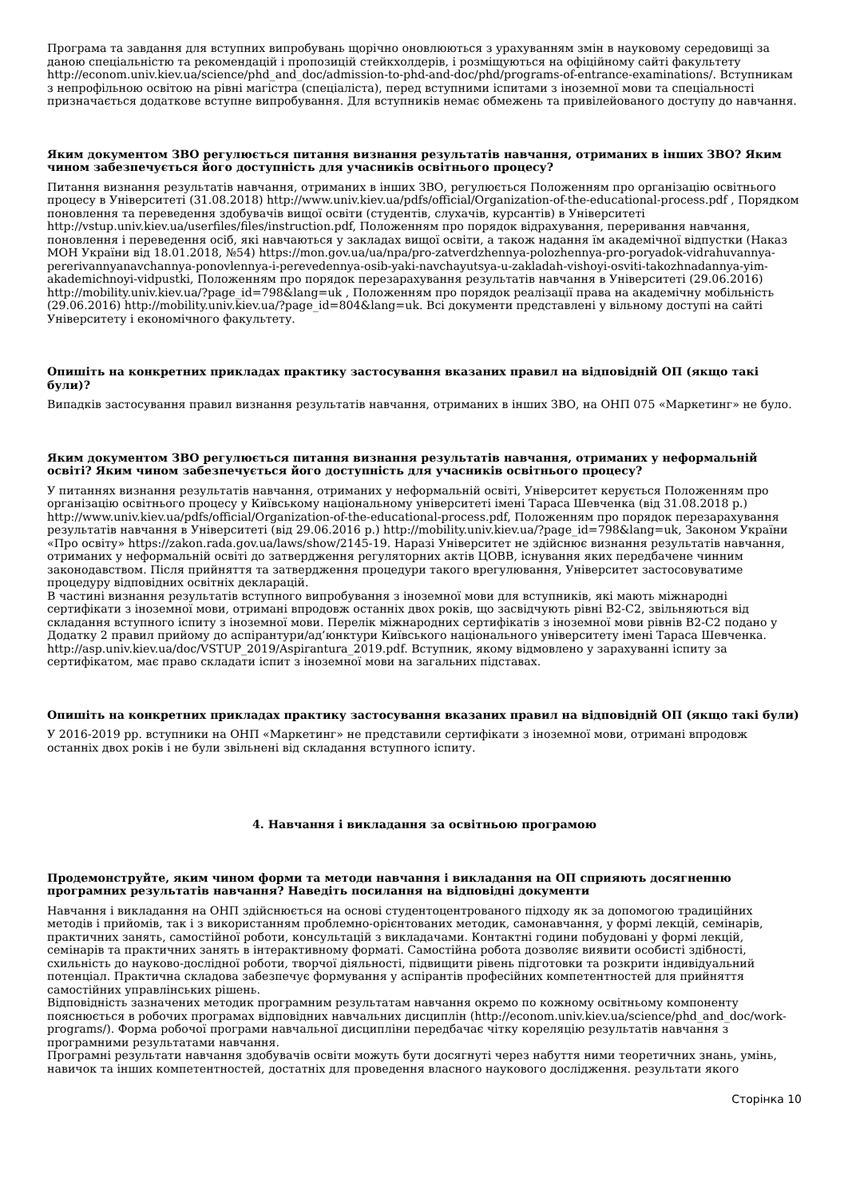Програма та завдання для вступних випробувань щорічно оновлюються з урахуванням змін в науковому середовищі за даною спеціальністю та рекомендацій і пропозицій стейкхолдерів, і розміщуються на офіційному сайті факультету http://econom.univ.kiev.ua/science/phd_and_doc/admission-to-phd-and-doc/phd/programs-of-entrance-examinations/. Вступникам з непрофільною освітою на рівні магістра (спеціаліста), перед вступними іспитами з іноземної мови та спеціальності призначається додаткове вступне випробування. Для вступників немає обмежень та привілейованого доступу до навчання.
Яким документом ЗВО регулюється питання визнання результатів навчання, отриманих в інших ЗВО? Яким чином забезпечується його доступність для учасників освітнього процесу?
Питання визнання результатів навчання, отриманих в інших ЗВО, регулюється Положенням про організацію освітнього процесу в Університеті (31.08.2018) http://www.univ.kiev.ua/pdfs/official/Organization-of-the-educational-process.pdf , Порядком поновлення та переведення здобувачів вищої освіти (студентів, слухачів, курсантів) в Університеті http://vstup.univ.kiev.ua/userfiles/files/instruction.pdf, Положенням про порядок відрахування, переривання навчання, поновлення і переведення осіб, які навчаються у закладах вищої освіти, а також надання їм академічної відпустки (Наказ МОН України від 18.01.2018, №54) https://mon.gov.ua/ua/npa/pro-zatverdzhennya-polozhennya-pro-poryadok-vidrahuvannya-pererivannyanavchannya-ponovlennya-i-perevedennya-osib-yaki-navchayutsya-u-zakladah-vishoyi-osviti-takozhnadannya-yim-akademichnoyi-vidpustki, Положенням про порядок перезарахування результатів навчання в Університеті (29.06.2016) http://mobility.univ.kiev.ua/?page_id=798&lang=uk , Положенням про порядок реалізації права на академічну мобільність (29.06.2016) http://mobility.univ.kiev.ua/?page_id=804&lang=uk. Всі документи представлені у вільному доступі на сайті Університету і економічного факультету.
Опишіть на конкретних прикладах практику застосування вказаних правил на відповідній ОП (якщо такі були)?
Випадків застосування правил визнання результатів навчання, отриманих в інших ЗВО, на ОНП 075 «Маркетинг» не було.
Яким документом ЗВО регулюється питання визнання результатів навчання, отриманих у неформальній освіті? Яким чином забезпечується його доступність для учасників освітнього процесу?
У питаннях визнання результатів навчання, отриманих у неформальній освіті, Університет керується Положенням про організацію освітнього процесу у Київському національному університеті імені Тараса Шевченка (від 31.08.2018 р.) http://www.univ.kiev.ua/pdfs/official/Organization-of-the-educational-process.pdf, Положенням про порядок перезарахування результатів навчання в Університеті (від 29.06.2016 р.) http://mobility.univ.kiev.ua/?page_id=798&lang=uk, Законом України «Про освіту» https://zakon.rada.gov.ua/laws/show/2145-19. Наразі Університет не здійснює визнання результатів навчання, отриманих у неформальній освіті до затвердження регуляторних актів ЦОВВ, існування яких передбачене чинним законодавством. Після прийняття та затвердження процедури такого врегулювання, Університет застосовуватиме процедуру відповідних освітніх декларацій.
В частині визнання результатів вступного випробування з іноземної мови для вступників, які мають міжнародні сертифікати з іноземної мови, отримані впродовж останніх двох років, що засвідчують рівні В2-С2, звільняються від складання вступного іспиту з іноземної мови. Перелік міжнародних сертифікатів з іноземної мови рівнів В2-С2 подано у Додатку 2 правил прийому до аспірантури/ад’юнктури Київського національного університету імені Тараса Шевченка. http://asp.univ.kiev.ua/doc/VSTUP_2019/Aspirantura_2019.pdf. Вступник, якому відмовлено у зарахуванні іспиту за сертифікатом, має право складати іспит з іноземної мови на загальних підставах.
Опишіть на конкретних прикладах практику застосування вказаних правил на відповідній ОП (якщо такі були)
У 2016-2019 рр. вступники на ОНП «Маркетинг» не представили сертифікати з іноземної мови, отримані впродовж останніх двох років і не були звільнені від складання вступного іспиту.
4. Навчання і викладання за освітньою програмою
Продемонструйте, яким чином форми та методи навчання і викладання на ОП сприяють досягненню програмних результатів навчання? Наведіть посилання на відповідні документи
Навчання і викладання на ОНП здійснюється на основі студентоцентрованого підходу як за допомогою традиційних методів і прийомів, так і з використанням проблемно-орієнтованих методик, самонавчання, у формі лекцій, семінарів, практичних занять, самостійної роботи, консультацій з викладачами. Контактні години побудовані у формі лекцій, семінарів та практичних занять в інтерактивному форматі. Самостійна робота дозволяє виявити особисті здібності, схильність до науково-дослідної роботи, творчої діяльності, підвищити рівень підготовки та розкрити індивідуальний потенціал. Практична складова забезпечує формування у аспірантів професійних компетентностей для прийняття самостійних управлінських рішень.
Відповідність зазначених методик програмним результатам навчання окремо по кожному освітньому компоненту пояснюється в робочих програмах відповідних навчальних дисциплін (http://econom.univ.kiev.ua/science/phd_and_doc/work-programs/). Форма робочої програми навчальної дисципліни передбачає чітку кореляцію результатів навчання з програмними результатами навчання.
Програмні результати навчання здобувачів освіти можуть бути досягнуті через набуття ними теоретичних знань, умінь, навичок та інших компетентностей, достатніх для проведення власного наукового дослідження. результати якого
Сторінка 10